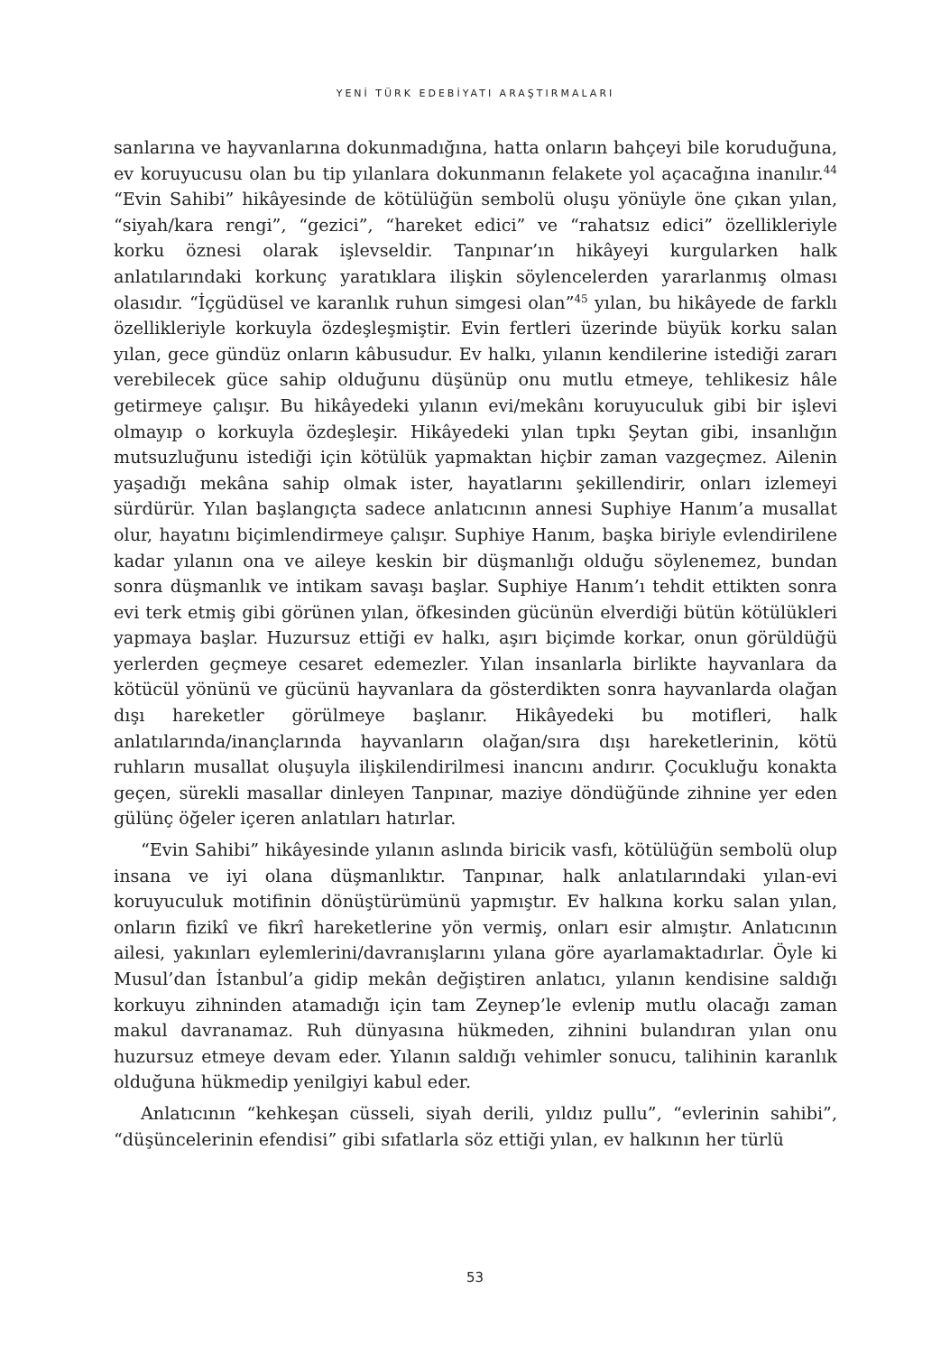YENİ TÜRK EDEBİYATI ARAŞTIRMALARI
sanlarına ve hayvanlarına dokunmadığına, hatta onların bahçeyi bile koruduğuna, ev koruyucusu olan bu tip yılanlara dokunmanın felakete yol açacağına inanılır.<sup>44</sup> “Evin Sahibi” hikâyesinde de kötülüğün sembolü oluşu yönüyle öne çıkan yılan, “siyah/kara rengi”, “gezici”, “hareket edici” ve “rahatsız edici” özellikleriyle korku öznesi olarak işlevseldir. Tanpınar’ın hikâyeyi kurgularken halk anlatılarındaki korkunç yaratıklara ilişkin söylencelerden yararlanmış olması olasıdır. “İçgüdüsel ve karanlık ruhun simgesi olan”<sup>45</sup> yılan, bu hikâyede de farklı özellikleriyle korkuyla özdeşleşmiştir. Evin fertleri üzerinde büyük korku salan yılan, gece gündüz onların kâbusudur. Ev halkı, yılanın kendilerine istediği zararı verebilecek güce sahip olduğunu düşünüp onu mutlu etmeye, tehlikesiz hâle getirmeye çalışır. Bu hikâyedeki yılanın evi/mekânı koruyuculuk gibi bir işlevi olmayıp o korkuyla özdeşleşir. Hikâyedeki yılan tıpkı Şeytan gibi, insanlığın mutsuzluğunu istediği için kötülük yapmaktan hiçbir zaman vazgeçmez. Ailenin yaşadığı mekâna sahip olmak ister, hayatlarını şekillendirir, onları izlemeyi sürdürür. Yılan başlangıçta sadece anlatıcının annesi Suphiye Hanım’a musallat olur, hayatını biçimlendirmeye çalışır. Suphiye Hanım, başka biriyle evlendirilene kadar yılanın ona ve aileye keskin bir düşmanlığı olduğu söylenemez, bundan sonra düşmanlık ve intikam savaşı başlar. Suphiye Hanım’ı tehdit ettikten sonra evi terk etmiş gibi görünen yılan, öfkesinden gücünün elverdiği bütün kötülükleri yapmaya başlar. Huzursuz ettiği ev halkı, aşırı biçimde korkar, onun görüldüğü yerlerden geçmeye cesaret edemezler. Yılan insanlarla birlikte hayvanlara da kötücül yönünü ve gücünü hayvanlara da gösterdikten sonra hayvanlarda olağan dışı hareketler görülmeye başlanır. Hikâyedeki bu motifleri, halk anlatılarında/inançlarında hayvanların olağan/sıra dışı hareketlerinin, kötü ruhların musallat oluşuyla ilişkilendirilmesi inancını andırır. Çocukluğu konakta geçen, sürekli masallar dinleyen Tanpınar, maziye döndüğünde zihnine yer eden gülünç öğeler içeren anlatıları hatırlar.
“Evin Sahibi” hikâyesinde yılanın aslında biricik vasfı, kötülüğün sembolü olup insana ve iyi olana düşmanlıktır. Tanpınar, halk anlatılarındaki yılan-evi koruyuculuk motifinin dönüştürümünü yapmıştır. Ev halkına korku salan yılan, onların fizikî ve fikrî hareketlerine yön vermiş, onları esir almıştır. Anlatıcının ailesi, yakınları eylemlerini/davranışlarını yılana göre ayarlamaktadırlar. Öyle ki Musul’dan İstanbul’a gidip mekân değiştiren anlatıcı, yılanın kendisine saldığı korkuyu zihninden atamadığı için tam Zeynep’le evlenip mutlu olacağı zaman makul davranamaz. Ruh dünyasına hükmeden, zihnini bulandıran yılan onu huzursuz etmeye devam eder. Yılanın saldığı vehimler sonucu, talihinin karanlık olduğuna hükmedip yenilgiyi kabul eder.
Anlatıcının “kehkeşan cüsseli, siyah derili, yıldız pullu”, “evlerinin sahibi”, “düşüncelerinin efendisi” gibi sıfatlarla söz ettiği yılan, ev halkının her türlü
53